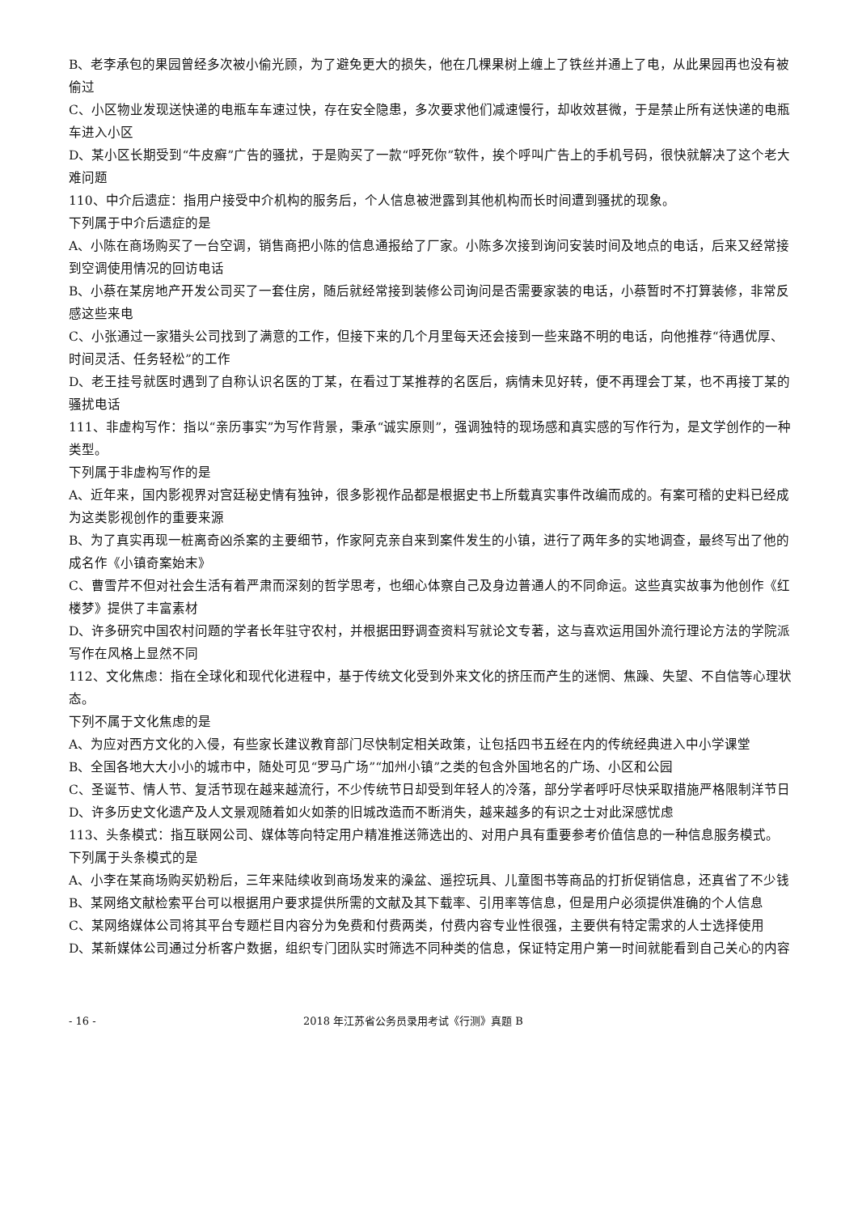B、老李承包的果园曾经多次被小偷光顾，为了避免更大的损失，他在几棵果树上缠上了铁丝并通上了电，从此果园再也没有被偷过
C、小区物业发现送快递的电瓶车车速过快，存在安全隐患，多次要求他们减速慢行，却收效甚微，于是禁止所有送快递的电瓶车进入小区
D、某小区长期受到“牛皮癣”广告的骚扰，于是购买了一款“呼死你”软件，挨个呼叫广告上的手机号码，很快就解决了这个老大难问题
110、中介后遗症：指用户接受中介机构的服务后，个人信息被泄露到其他机构而长时间遭到骚扰的现象。
下列属于中介后遗症的是
A、小陈在商场购买了一台空调，销售商把小陈的信息通报给了厂家。小陈多次接到询问安装时间及地点的电话，后来又经常接到空调使用情况的回访电话
B、小蔡在某房地产开发公司买了一套住房，随后就经常接到装修公司询问是否需要家装的电话，小蔡暂时不打算装修，非常反感这些来电
C、小张通过一家猎头公司找到了满意的工作，但接下来的几个月里每天还会接到一些来路不明的电话，向他推荐“待遇优厚、时间灵活、任务轻松”的工作
D、老王挂号就医时遇到了自称认识名医的丁某，在看过丁某推荐的名医后，病情未见好转，便不再理会丁某，也不再接丁某的骚扰电话
111、非虚构写作：指以“亲历事实”为写作背景，秉承“诚实原则”，强调独特的现场感和真实感的写作行为，是文学创作的一种类型。
下列属于非虚构写作的是
A、近年来，国内影视界对宫廷秘史情有独钟，很多影视作品都是根据史书上所载真实事件改编而成的。有案可稽的史料已经成为这类影视创作的重要来源
B、为了真实再现一桩离奇凶杀案的主要细节，作家阿克亲自来到案件发生的小镇，进行了两年多的实地调查，最终写出了他的成名作《小镇奇案始末》
C、曹雪芹不但对社会生活有着严肃而深刻的哲学思考，也细心体察自己及身边普通人的不同命运。这些真实故事为他创作《红楼梦》提供了丰富素材
D、许多研究中国农村问题的学者长年驻守农村，并根据田野调查资料写就论文专著，这与喜欢运用国外流行理论方法的学院派写作在风格上显然不同
112、文化焦虑：指在全球化和现代化进程中，基于传统文化受到外来文化的挤压而产生的迷惘、焦躁、失望、不自信等心理状态。
下列不属于文化焦虑的是
A、为应对西方文化的入侵，有些家长建议教育部门尽快制定相关政策，让包括四书五经在内的传统经典进入中小学课堂
B、全国各地大大小小的城市中，随处可见“罗马广场”“加州小镇”之类的包含外国地名的广场、小区和公园
C、圣诞节、情人节、复活节现在越来越流行，不少传统节日却受到年轻人的冷落，部分学者呼吁尽快采取措施严格限制洋节日
D、许多历史文化遗产及人文景观随着如火如荼的旧城改造而不断消失，越来越多的有识之士对此深感忧虑
113、头条模式：指互联网公司、媒体等向特定用户精准推送筛选出的、对用户具有重要参考价值信息的一种信息服务模式。
下列属于头条模式的是
A、小李在某商场购买奶粉后，三年来陆续收到商场发来的澡盆、遥控玩具、儿童图书等商品的打折促销信息，还真省了不少钱
B、某网络文献检索平台可以根据用户要求提供所需的文献及其下载率、引用率等信息，但是用户必须提供准确的个人信息
C、某网络媒体公司将其平台专题栏目内容分为免费和付费两类，付费内容专业性很强，主要供有特定需求的人士选择使用
D、某新媒体公司通过分析客户数据，组织专门团队实时筛选不同种类的信息，保证特定用户第一时间就能看到自己关心的内容
- 16 - 2018 年江苏省公务员录用考试《行测》真题 B